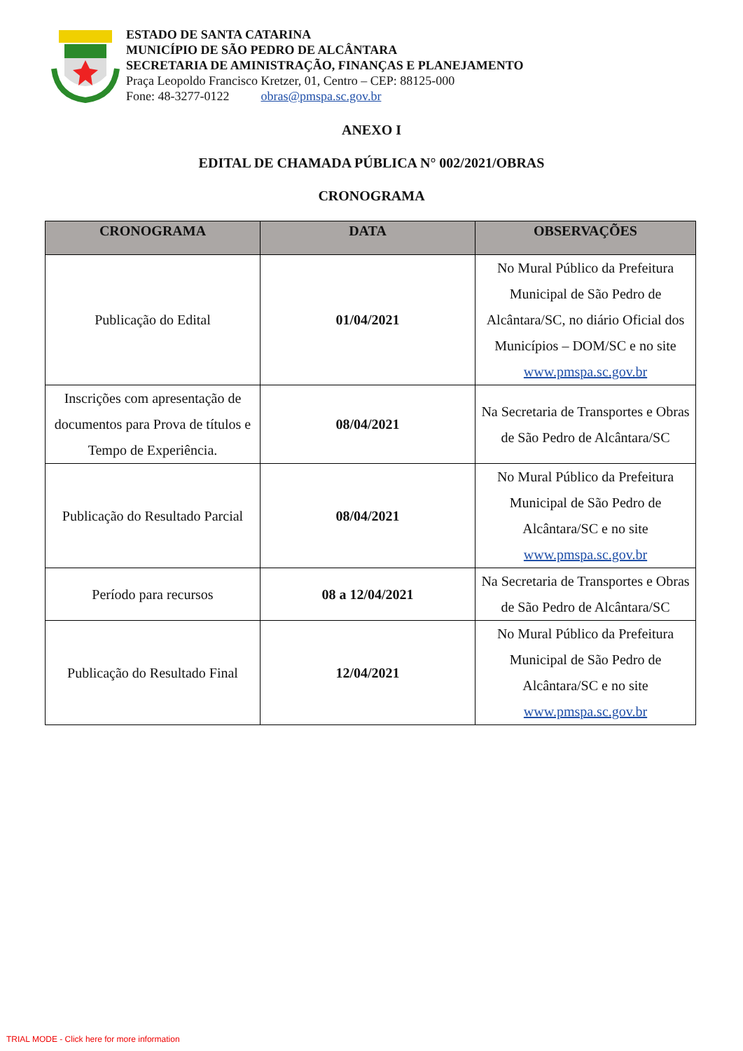ESTADO DE SANTA CATARINA
MUNICÍPIO DE SÃO PEDRO DE ALCÂNTARA
SECRETARIA DE AMINISTRAÇÃO, FINANÇAS E PLANEJAMENTO
Praça Leopoldo Francisco Kretzer, 01, Centro – CEP: 88125-000
Fone: 48-3277-0122 obras@pmspa.sc.gov.br
ANEXO I
EDITAL DE CHAMADA PÚBLICA N° 002/2021/OBRAS
CRONOGRAMA
| CRONOGRAMA | DATA | OBSERVAÇÕES |
| --- | --- | --- |
| Publicação do Edital | 01/04/2021 | No Mural Público da Prefeitura Municipal de São Pedro de Alcântara/SC, no diário Oficial dos Municípios – DOM/SC e no site www.pmspa.sc.gov.br |
| Inscrições com apresentação de documentos para Prova de títulos e Tempo de Experiência. | 08/04/2021 | Na Secretaria de Transportes e Obras de São Pedro de Alcântara/SC |
| Publicação do Resultado Parcial | 08/04/2021 | No Mural Público da Prefeitura Municipal de São Pedro de Alcântara/SC e no site www.pmspa.sc.gov.br |
| Período para recursos | 08 a 12/04/2021 | Na Secretaria de Transportes e Obras de São Pedro de Alcântara/SC |
| Publicação do Resultado Final | 12/04/2021 | No Mural Público da Prefeitura Municipal de São Pedro de Alcântara/SC e no site www.pmspa.sc.gov.br |
TRIAL MODE - Click here for more information